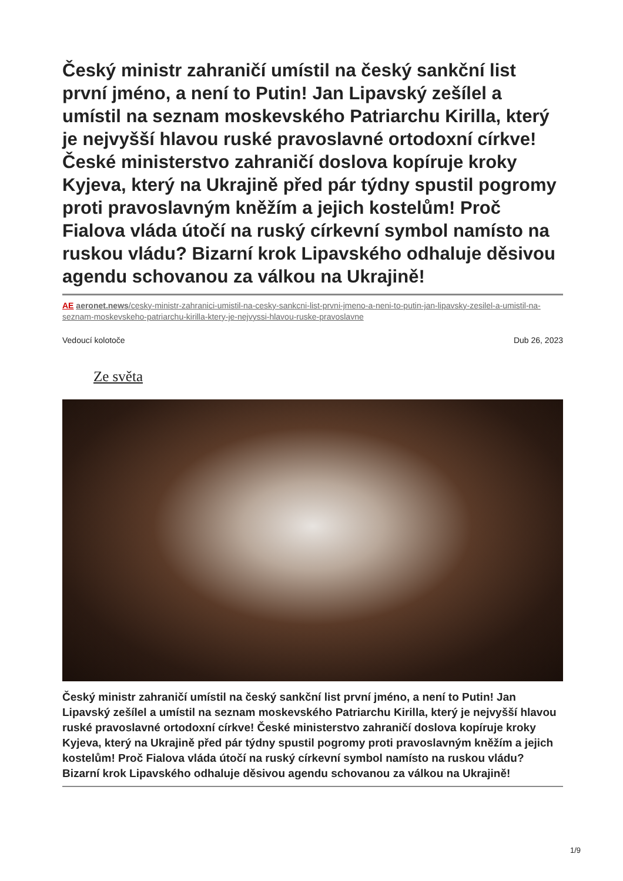Český ministr zahraničí umístil na český sankční list první jméno, a není to Putin! Jan Lipavský zešílel a umístil na seznam moskevského Patriarchu Kirilla, který je nejvyšší hlavou ruské pravoslavné ortodoxní církve! České ministerstvo zahraničí doslova kopíruje kroky Kyjeva, který na Ukrajině před pár týdny spustil pogromy proti pravoslavným kněžím a jejich kostelům! Proč Fialova vláda útočí na ruský církevní symbol namísto na ruskou vládu? Bizarní krok Lipavského odhaluje děsivou agendu schovanou za válkou na Ukrajině!
AE aeronet.news/cesky-ministr-zahranici-umistil-na-cesky-sankcni-list-prvni-jmeno-a-neni-to-putin-jan-lipavsky-zesilel-a-umistil-na-seznam-moskevskeho-patriarchu-kirilla-ktery-je-nejvyssi-hlavou-ruske-pravoslavne
Vedoucí kolotoče Dub 26, 2023
Ze světa
Český ministr zahraničí umístil na český sankční list první jméno, a není to Putin! Jan Lipavský zešílel a umístil na seznam moskevského Patriarchu Kirilla, který je nejvyšší hlavou ruské pravoslavné ortodoxní církve! České ministerstvo zahraničí doslova kopíruje kroky Kyjeva, který na Ukrajině před pár týdny spustil pogromy proti pravoslavným kněžím a jejich kostelům! Proč Fialova vláda útočí na ruský církevní symbol namísto na ruskou vládu? Bizarní krok Lipavského odhaluje děsivou agendu schovanou za válkou na Ukrajině!
1/9